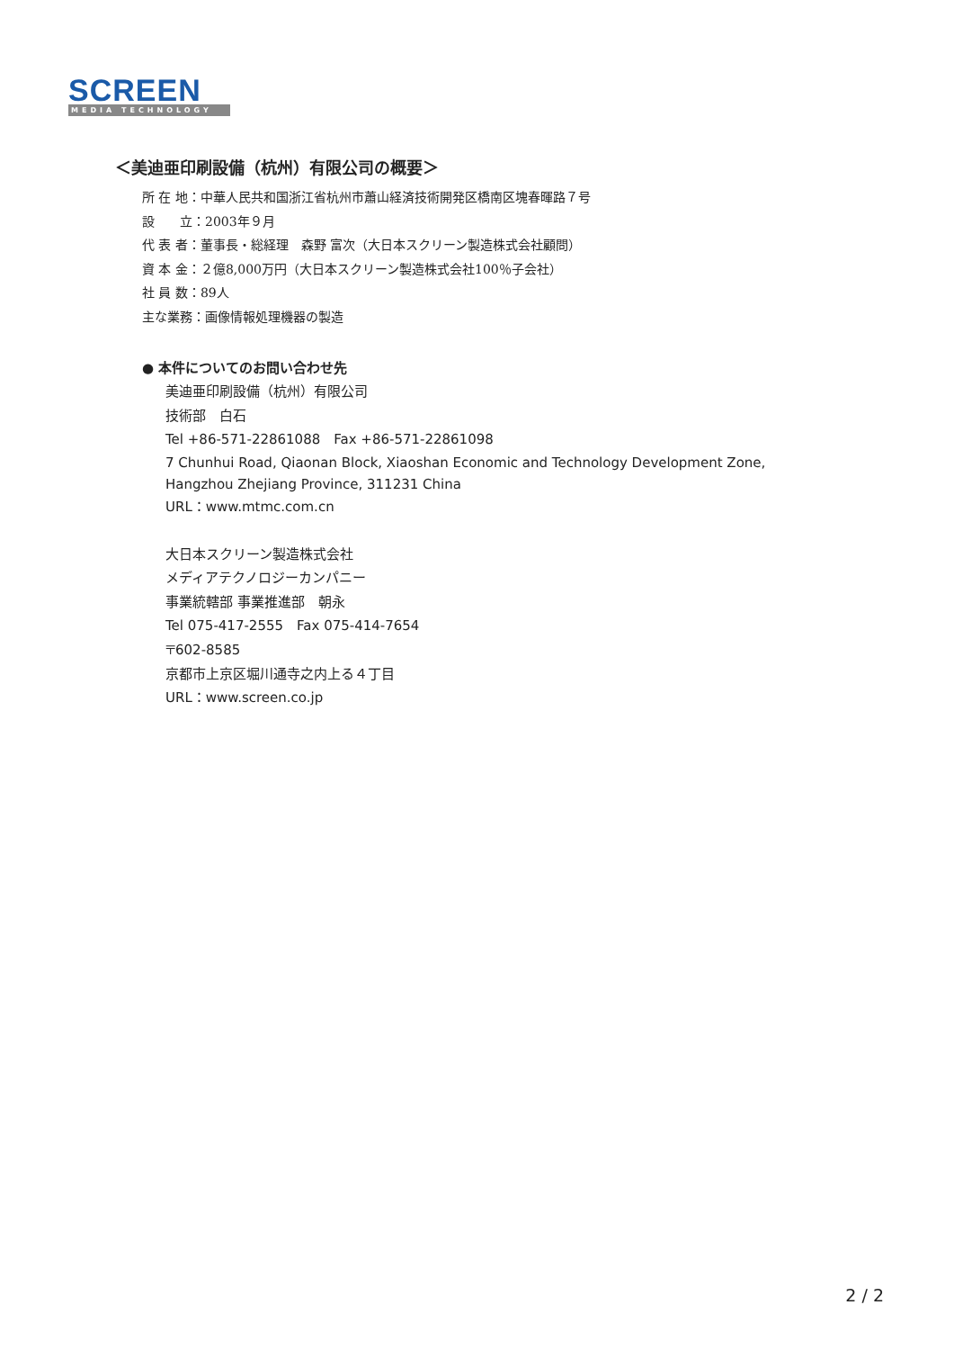SCREEN
MEDIA TECHNOLOGY
＜美迪亜印刷設備（杭州）有限公司の概要＞
所 在 地：中華人民共和国浙江省杭州市蕭山経済技術開発区橋南区塊春暉路７号
設　　立：2003年９月
代 表 者：董事長・総経理　森野 富次（大日本スクリーン製造株式会社顧問）
資 本 金：２億8,000万円（大日本スクリーン製造株式会社100％子会社）
社 員 数：89人
主な業務：画像情報処理機器の製造
● 本件についてのお問い合わせ先
美迪亜印刷設備（杭州）有限公司
技術部　白石
Tel +86-571-22861088　Fax +86-571-22861098
7 Chunhui Road, Qiaonan Block, Xiaoshan Economic and Technology Development Zone,
Hangzhou Zhejiang Province, 311231 China
URL：www.mtmc.com.cn
大日本スクリーン製造株式会社
メディアテクノロジーカンパニー
事業統轄部 事業推進部　朝永
Tel 075-417-2555　Fax 075-414-7654
〒602-8585
京都市上京区堀川通寺之内上る４丁目
URL：www.screen.co.jp
2 / 2